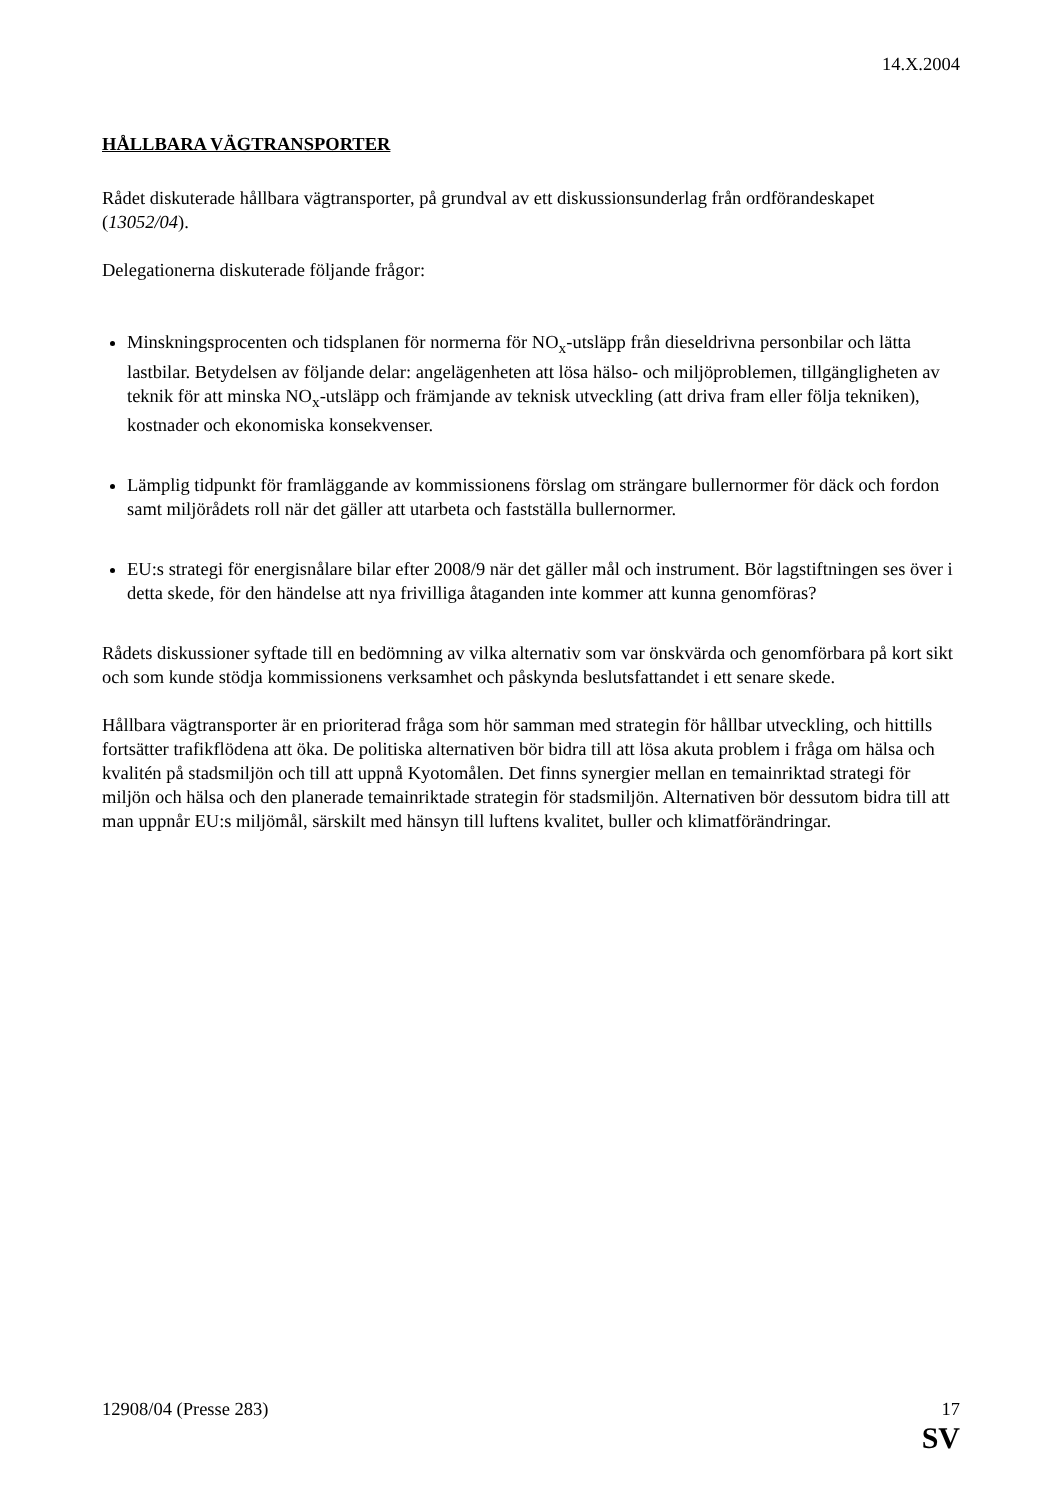14.X.2004
HÅLLBARA VÄGTRANSPORTER
Rådet diskuterade hållbara vägtransporter, på grundval av ett diskussionsunderlag från ordförandeskapet (13052/04).
Delegationerna diskuterade följande frågor:
Minskningsprocenten och tidsplanen för normerna för NO<sub>x</sub>-utsläpp från dieseldrivna personbilar och lätta lastbilar. Betydelsen av följande delar: angelägenheten att lösa hälso- och miljöproblemen, tillgängligheten av teknik för att minska NO<sub>x</sub>-utsläpp och främjande av teknisk utveckling (att driva fram eller följa tekniken), kostnader och ekonomiska konsekvenser.
Lämplig tidpunkt för framläggande av kommissionens förslag om strängare bullernormer för däck och fordon samt miljörådets roll när det gäller att utarbeta och fastställa bullernormer.
EU:s strategi för energisnålare bilar efter 2008/9 när det gäller mål och instrument. Bör lagstiftningen ses över i detta skede, för den händelse att nya frivilliga åtaganden inte kommer att kunna genomföras?
Rådets diskussioner syftade till en bedömning av vilka alternativ som var önskvärda och genomförbara på kort sikt och som kunde stödja kommissionens verksamhet och påskynda beslutsfattandet i ett senare skede.
Hållbara vägtransporter är en prioriterad fråga som hör samman med strategin för hållbar utveckling, och hittills fortsätter trafikflödena att öka. De politiska alternativen bör bidra till att lösa akuta problem i fråga om hälsa och kvalitén på stadsmiljön och till att uppnå Kyotomålen. Det finns synergier mellan en temainriktad strategi för miljön och hälsa och den planerade temainriktade strategin för stadsmiljön. Alternativen bör dessutom bidra till att man uppnår EU:s miljömål, särskilt med hänsyn till luftens kvalitet, buller och klimatförändringar.
12908/04 (Presse 283) 17
SV